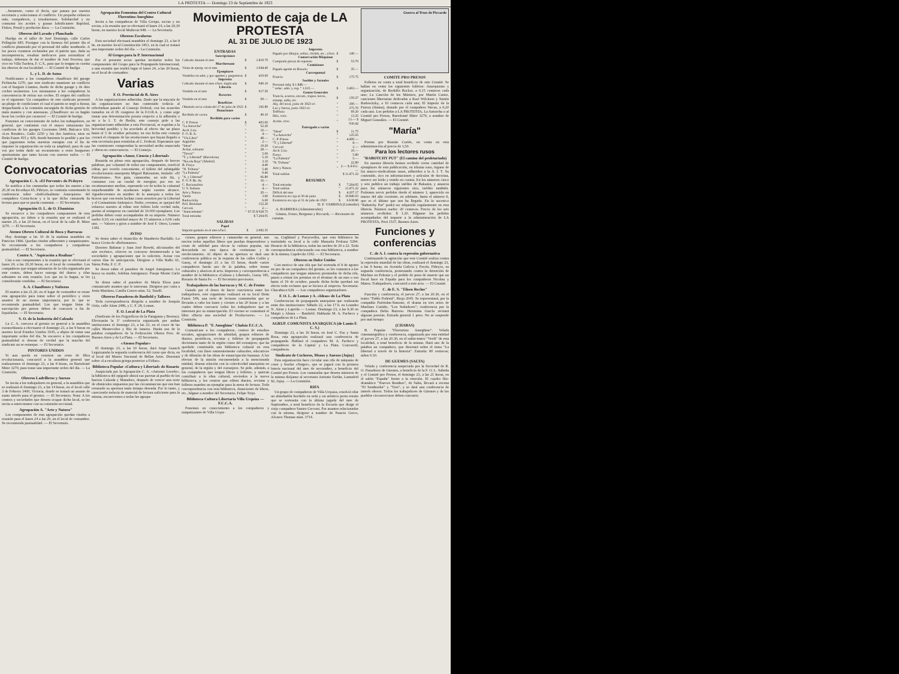LA PROTESTA — Domingo 23 de Septiembre de 1923
...bremente, como el decía, que pasara por nuestra secretaría y solucionara el conflicto. Un pequeño esfuerzo más, compañeros, y triunfaremos. Solidaridad y no consumir los aceites y grasas lubrificantes Rapidoil, Fiskes, Pensil y productos Itaca. — La Comisión.
Obreros del Lavado y Planchado
Huelga en el taller de José Domingo, calle Carlos Pellegrini 685. Prosigue con la firmeza del primer día el conflicto planteado por el personal del taller nombrado. A los pocos crumiros reclutados por el patrón que, dada su incompetencia, resultan ineficaces para normalizar el trabajo, debemos de dar el nombre de José Ferreira, que vive en Villa Turdera, F. C.S., para que lo tengan en cuenta los obreros de esa localidad. — El Comité de huelga.
L. y L. D. de Autos
Notificamos a los compañeros chauffeurs del garage Pichincha 1270, que este sindicato mantiene un conflicto con el burgués Comino, dueño de dicho garage y de diez coches taxímetros. Les insinuamos a los compañeros la conveniencia de retirar sus coches. El origen del conflicto es el siguiente: Un compañero de este sindicato presentó un pliego de condiciones el cual el patrón se negó a firmar, despachando a la comisión encargada de dicha gestión de mala manera y con amenazas. ¡Chauffeurs: no os hagáis lavar los coches por carneros! — El Comité de huelga.
Ponemos en conocimiento de todos los trabajadores, en general, que continúan con el mayor entusiasmo los conflictos de los garages Corrientes 3848, Balcarce 610, «Los Rosales», Gallo 2250 y los dos América, sitos en Deán Funes 455 y 429, donde haremos lo posible y por los que jugaremos todas nuestras energías con el fin de imponer la organización en toda su amplitud, para de una vez por todas darle un escarmiento a estos burgueses oportunistas que tanto lucran con nuestro sudor. — El Comité de huelga.
Convocatorias
Agrupación C. A. «El Porvenir» de Pi-ñeyro
Se notifica a los camaradas que todos los martes a las 20,30 en Itivaduya 65, Piñeyro, se continúa comentando la conferencia sobre «Individualismo Anarquista» del compañero Costa-Iscar y a la que dicho camarada da lectura para que se pueda comentar. — El Secretario.
Agrupación O. L. de O. Ebanistas
Se encarece a los compañeros componentes de esta agrupación, no falten a la reunión que se realizará el martes 25, a las 20 horas, en el local de la calle B. Mitre 3270. — El Secretario.
Ateneo Obrero Cultural de Boca y Barracas
Hoy domingo a las 10 de la mañana asamblea en Patricios 1866. Quedan citados adherentes y simpatizantes. Se recomienda a los compañeros y compañeras puntualidad. — El Secretario.
Centro A. "Aspiración a Realizar"
Cita a sus componentes a la reunión que se efectuará el lunes 24, a las 20,30 horas, en el local de costumbre. Los compañeros que tengan talonarios de la rifa organizada por este centro, deben hacer entrega del dinero y rifas sobrantes en esta reunión. Los que no lo hagan, se les considerarán vendidas. — El Secretario.
A. A. Chauffeurs y Nafteros
El martes a las 21,30, en el lugar de costumbre se reune esta agrupación para tratar sobre el periódico y otros asuntos de no menos importancia, por lo que se recomienda puntualidad. Los que tengan listas de suscripción pro presos deben de concurrir a fin de liquidarlas. — El Secretario.
S. O. de la Industria del Calzado
La C. A. convoca al gremio en general a la asamblea extraordinaria a efectuarse el domingo 23, a las 9 horas en nuestro local Estados Unidos 3545, a objeto de tratar una importante orden del día. Se encarece a los compañeros puntualidad si desean de verdad que la marcha del sindicato no se estanque. — El Secretario.
PINTORES UNIDOS
Si aun queda en vosotros un resto de fibra revolucionaria, concurrid a la asamblea general que realizaremos el domingo 23, a las 8 horas, en Bartolomé Mitre 3270, para tratar una importante orden del día. — La Comisión.
Obreros Ladrilleros y Anexos
Se invita a los trabajadores en general, a la asamblea que se realizará el domingo 23, a las 14 horas, en el local calle 3 de Febrero 3400, Victoria, donde se tratará un asunto de sumo interés para el gremio. — El Secretario. Nota: A los centros y sociedades que deseen ocupar dicho local, se les invita a entrevistarse con su comisión seccional.
Agrupación A. "Arte y Natura"
Los componentes de esta agrupación quedan citados a reunión para el lunes 24 a las 20, en el local de costumbre. Se recomienda puntualidad. — El Secretario.
Agrupación Femenina del Centro Cultural Florentino Ameghino
Invita a las compañeras de Villa Crespo, socias y no socias, a la reunión que se efectuará el lunes 24, a las 20,30 horas, en nuestro local Muñecas 948. — La Secretaría.
Obreros Escoberos
Esta sociedad efectuará asamblea el domingo 23, a las 8 hs. en nuestro local Constitución 3451, en la cual se tratará una importante orden del día. — La Comisión.
Al Grupo para la P. Internacional
Por el presente aviso quedan invitados todos los componentes del Grupo para la Propaganda Internacional, a una reunión que tendrá lugar el lunes 24, a las 20 horas, en el local de costumbre.
Varias
F. O. Provincial de B. Aires
A las organizaciones adheridas. Dado que la mayoría de las organizaciones no han contestado todavía al referéndum pasado al Consejo Federal, con los acuerdos tomados en el IX congreso de la F.O.R.A. y como urge tomar una determinación pronta respecto a la adhesión o no a la I. T. de Berlín, este consejo pide a las organizaciones adheridas a esta Provincial, se expidan a la brevedad posible; y ha acordado al efecto dar un plazo hasta el 5 de octubre próximo; en esa fecha este consejo cerrará el cómputo de las resoluciones que hayan llegado a esta secretaría para remitirlas al C. Federal. Esperamos que las comisiones comprendan la necesidad arriba enunciada y obren en consecuencia. — El Consejo.
Agrupación «Amor, Ciencia y Libertad»
Reunida en pleno esta agrupación, después de breves palabras, por voluntad de todos sus componentes, resolvió editar, por creerlo conveniente, el folleto del infatigable revolucionario anarquista Miguel Bakounine, titulado: «El Patriotismo». Nos guía, camaradas, un solo fin, y contamos con un caudal de energías; por eso no escatimaremos medios, esperando ver de todos la voluntad inquebrantable de ayudarnos según vuestro alcance. Agradeceremos en nombre de la anarquía a todos los bravos que con tesón luchan como nosotros por la Libertad y el Comunismo Anárquico. Nadie, creemos, se quejará del esfuerzo nuestro al editar este folleto lodo verdad ruda, puesto al reimpreso en cantidad de 10.000 ejemplares. Los pedidos deben venir acompañados de su importe. Número suelto 0,10; en cantidad mayor de 15 números a 0,06 cada uno. — Valores y giros a nombre de José F. Otero, Leones 1382.
AVISO
Se desea saber el domicilio de Humberto Bardallo. Lo busca Civita de «Reformarse».
Doroteo Baltasar y Juan José Rosetti, aficionados del arte escénico, ofrecen su concurso desinteresado a las sociedades y agrupaciones que lo soliciten. Avisar con varios días de anticipación. Dirigirse a Villa Raffo 61, Sáenz Peña, F. C. P.
Se desea saber el paradero de Angel Antognazzi. Lo busca su madre, Adelina Antognazzi. Pasaje Monte Carlo 11.
Se desea saber el paradero de María Elroa para comunicarle asuntos que le interesan. Dirigirse por carta a Jesús Martínez, Casilla Correo núm. 52, Tandil.
Obreros Panaderos de Banfield y Talleres
Toda correspondencia dirigirla a nombre de Joaquín Ortiz, calle Alem 2486, y C. F. 28, Lomas.
F. O. Local de La Plata
(Sindicato de los Frigoríficos de la Patagonia y Berisso). Efectuarán la 3ª conferencia organizada por ambas instituciones el domingo 23, a las 23, en el cruce de las calles Montevideo y Río de Janeiro. Harán uso de la palabra compañeros de la Federación Obrera Prov. de Buenos Aires y de La Plata. — El Secretario.
«Ateneo Popular»
El domingo 23, a las 10 horas, dará Jorge Guasch Leguizamón la segunda conferencia del curso que dicta, en el local del Museo Nacional de Bellas Artes. Disertará sobre «La escultura griega posterior a Fidias».
Biblioteca Popular «Cultura y Libertad» de Rosario
Auspiciada por la Agrupación C. A. «Antonio Loredo», la biblioteca del epígrafe abrirá sus puertas al pueblo de los barrios Calzada y Matadero, después de vencer una serie de obstáculos impuestos por las circunstancias que nos han retrasado su apertura tanto tiempo deseada. Por lo tanto, y careciendo todavía de material de lectura suficiente para la misma, encarecemos a todas las agrupa-
Movimiento de caja de LA PROTESTA
AL 31 DE JULIO DE 1923
ENTRADAS
| Suscripciones | | |
| --- | --- | --- |
| Cobrado durante el mes | $ | 1.819.70 |
| Marchessano | | |
| Venta de ejemp. en el mes | $ | 1.944.40 |
| Ejemplares | | |
| Vendidos en adm. y por agentes y paqueteros | $ | 419.60 |
| Imprenta | | |
| Cobrado durante el mes s/fact. duplicada | $ | 949.10 |
| Librería | | |
| Vendido en el mes | $ | 917.50 |
| Recortes | | |
| Vendido en el mes | $ | 69.— |
| Beneficios | | |
| Obtenido en la velada del 17 de julio de 1923 | $ | 166.80 |
| Donaciones | | |
| Recibido de varios | $ | 49.10 |
| Recibido para varios | | |
| C. P. Presos | $ | 403.60 |
| "La Antorcha" | " | 52.20 |
| Arch. Lrio. | " | 16.— |
| F. O. R. A. | " | 4.— |
| "Vía Libre" | " | 48.— |
| Argüelles | " | 2.— |
| "Ideas" | " | 19.20 |
| Avilas, sobrante | " | 28.— |
| "Tierra!" | " | 5.60 |
| "T. y Libertad" (Barcelona) | " | 5.10 |
| "Novela Roja" (Madrid) | " | 3.10 |
| B. Fueyo | " | 4.40 |
| "N. Tribuna" | " | 5.40 |
| "La Palestra" | " | 9.40 |
| "A. y Libertad" | " | 66.80 |
| F. O. P. Bs. As. | " | 16.— |
| C. Racionalista | " | 4.— |
| U. S. Italiana | " | 4.— |
| Arte y Natura | " | 20.— |
| Varela | " | 3.60 |
| Radowitzky | " | 6.60 |
| Poll. Berkman | " | 152.20 |
| Cervoni | " | 2.— |
| "Antecedentes" | " | 67.55 $ 928.75 |
| Total entradas | | $ 7.264.05 |
SALIDAS
| Papel | | |
| --- | --- | --- |
| Importe gastado en el mes s/fact. | $ | 2.082.35 |
| Imprenta | | |
| --- | --- | --- |
| Pagado por dibujos, sellos, clichés, etc., s/fact. | $ | 140.— |
| Conservación Máquinas | | |
| Comprado piezas de repuesto | $ | 53.70 |
| Comisiones | | |
| Pagado agente en Rosario | $ | 35.— |
| Corresponsal | | |
| Francia | $ | 175.75 |
| Sueldos y Jornales | | |
| Personal máq. $ 1.848.— | | |
| " redac. adm. y exp. " 1.615.— | $ | 3.463.— |
| Gastos Generales | | |
| Tranvía, acarreo, encom., trapos, keros., estamp. nafta, etc. | $ | 159.27 |
| Alq. del local, junio de 1923 s/r. | " | 300.— |
| Luz y fuerza, junio 1923 s/r. | " | 375.70 |
| Teléfono | " | 69.20 |
| Hilo, s/rec. | " | 13.25 |
| Aceite, s/rec. | " | 13.— $ 930.42 |
| Entregado a varios | | |
| "Ideas" | $ | 11.75 |
| "La Antorcha" | " | 125.65 |
| C. P. Presos | " | 4.400.— |
| "T. y Libertad" | " | 8.— |
| Cervoni | " | 2.— |
| Arch. Lrio. | " | 10.— |
| Fueyo | " | 5.80 |
| "La Palestra" | " | 5.— |
| "N. Tribuna" | " | 22.80 |
| Arte y Natura | " | 2.— $ 4.611.— |
| Total salidas | | $ 11.471.22 |
RESUMEN
| Total entradas | $ | 7.264.05 |
| Total salidas | " | 11.471.22 |
| Déficit del mes | $ | 4.207.17 |
| Existencia en caja al 30 de junio | $ | 10.846.03 |
| Existencia en caja al 31 de julio de 1923 | $ | 6.638.86 |
D. F. VARRINA (Contador)
A. BARRERA (Administrador)
Gómez, Freire, Bergonzi y Riccardi, — Revisores de cuentas.
ciones, grupos editores y camaradas en general, nos envíen todos aquellos libros que puedan desprenderse y crean de utilidad para elevar la cultura popular, tan descuidada en esta época de cretinismo y de envilecimiento. Al objeto de su apertura se dará una conferencia pública en la esquina de las calles Colón y Garay, el domingo 23 a las 15 horas, donde varios compañeros harán uso de la palabra, sobre temas culturales y alusivos al acto. Impresos y correspondencia a nombre de la biblioteca «Cultura y Libertad», Garay 185, Rosario de Santa Fe. — El Secretario provisorio.
Trabajadores de las barracas y M. C. de Frutos
Guiado por el deseo de hacer conciencia entre los trabajadores, este organismo realizará en su local Deán Funes 549, una serie de lecturas comentadas que se llevarán a cabo los lunes y viernes a las 20 horas y a las cuales deben concurrir todos los trabajadores que se interesen por su emancipación. El viernes se comentará el libro «Hacia una sociedad de Productores». — La Comisión.
Biblioteca P. "F. Ameghino" Chabás F.C.C.A.
Comunícase a los compañeros, centros de estudios sociales, agrupaciones de afinidad, grupos editores de diarios, periódicos, revistas y folletos de propaganda doctrinaria tanto de la región como del extranjero, que ha quedado constituída una biblioteca cultural en esta localidad, con fines eminentemente culturales, educativos y de difusión de las ideas de emancipación humana. A los efectos de la misión encomendada a la mencionada entidad, desean relación con la colectividad anarquista en general, de la región y del extranjero. Se pide, además, a los compañeros que tengan libros y folletos, y quieran contribuir a la obra cultural, envíenlos a la nueva biblioteca, y los centros que editen diarios, revistas y folletos manden un ejemplar para la mesa de lectura. Toda correspondencia con esta biblioteca, donaciones de libros, etc., hágase a nombre del Secretario, Felipe Trejo.
Biblioteca Cultura Libertaria Villa Urquiza — F.C.C.A.
Ponemos en conocimiento a los compañeros y simpatizantes de Villa Urqui-
za, Coghland y Pueyrredón, que esta biblioteca ha trasladado su local a la calle Manuela Pedraza 5294. Horario de la biblioteca, todas las noches de 20 a 22. Toda correspondencia relacionada con esta biblioteca, a nombre de la misma, Capdevila 3192. — El Secretario.
Obreros en Dulce Unidos
Con motivo de una rifa que fué sorteada el 9 de agosto en pro de un compañero del gremio, se les comunica a los compañeros que tengan números premiados de dicha rifa, pasen a retirar los premios en el término de un mes o sea hasta el 19 de octubre, pasada dicha fecha quedará sin efecto todo reclamo que se hiciera al respecto. Secretaría: Chacabuco 629. — Los compañeros organizadores.
F. O. L. de Lomas y A. «Ideas» de La Plata
Conferencias de propaganda anarquista que realizarán estas dos instituciones: Sábado 22, a las 17 h. en Leandro N. Alem y Laprida — Lomas. Domingo 23, a las 9,30 en Maipú y Alsina — Banfield. Hablarán M. A. Pacheco y compañeros de La Plata.
AGRUP. COMUNISTA ANARQUICA (de Lanús F. C. S.)
Domingo 23, a las 16 horas, en José C. Paz y Santa Rosa, esta agrupación realizará una conferencia de propaganda. Hablará el compañero M. A. Pacheco y compañeros de la Capital y La Plata. Concurrid, compañeros.
Sindicato de Cocheros, Mozos y Anexos (Jujuy)
Esta organización hace circular una rifa de máquina de coser y bordar «Singer», que se jugará con la primera lotería nacional del mes de noviembre, a beneficio del Comité pro Presos. Los camaradas que deseen números de la misma diríjanse al secretario Antonio Farfán, Lamadrid 92, Jujuy. — La Comisión.
RIFA
Un grupo de compañeros de Villa Urquiza, resolvió rifar un almohadón bordado en seda y un artístico porta retrato que se sortearán con la última jugada del mes de Septiembre, a total beneficio de la Escuela que dirige el viejo compañero Santos Cervoni. Por asuntos relacionados con la misma, dirigirse a nombre de Nuncio Greco, Alvarez Thomas núm. 3714.
Guerra al Trust de Piccardo
COMITE PRO PRESOS
Folletos en venta a total beneficio de este Comité. Se hallan en venta los siguientes folletos: Anarquismo y organización, de Rodolfo Rocker, a 0,15 centavos cada uno; La Canción de los Mártires, por Martín Castro, canciones libertarias dedicadas a Kurt Wilckens y Simón Radowitzky, a 10 centavos cada una; El Imperio de la Fuerza (drama), donado por el compañero Navas, a 0,20 cada uno. Los pedidos a LA PROTESTA, La Antorcha o al Comité pro Presos, Bartolomé Mitre 3270, a nombre de Miguel González. — El Comité.
"María"
Poema por Román Cortés, en venta en esta administración al precio de 1,50.
Para los lectores rusos
"RABOTCHY PUT" (El camino del proletariado)
En nuestra librería hemos recibido cierta cantidad de ejemplares de esta publicación, en idioma ruso, órgano de los anarco-sindicalistas rusos, adheridos a la A. I. T. Su contenido, rico en informaciones y artículos de doctrina, merece ser leído y tenido en cuenta. En los números cinco y seis publica un trabajo inédito de Bakunin, y anuncia para los números siguientes otro, inédito también. Podemos servir pedidos desde el número 1, aparecido en marzo del año corriente, en adelante, hasta el número 6, que es el último que nos ha llegado. En lo sucesivo "Rabotchy Put" podrá ser adquirido regularmente en esta librería. Número suelto: 20 centavos. Precio de los seis números recibidos: $ 1.20. Háganse los pedidos acompañados del importe a la administración de LA PROTESTA, Perú 1537, Buenos Aires.
Funciones y conferencias
C. de A. I. contra la represión gubernativa
Continuando la agitación que este Comité realiza contra la represión mundial de las ideas, realizará el domingo 23, a las 9 horas, en Avenida Galicia y Pavón, Piñeyro, su segunda conferencia, protestando contra la detención de Machno en Polonia y el pedido de pena de muerte que un fiscal hace en España para los compañeros Nicolau y Mateu. Trabajadores, concurrid a este acto. — El Comité.
C. de E. S. "Eliseo Reclus"
Función y conferencia, el jueves 27, a las 20.30, en el teatro "Pablo Podestá", Rioja 2045. Se representará, por la compañía Puértolas-Sassone, el drama en tres actos de Martínez Cuitiño, "Los Soñadores"; conferencia por la compañera Delia Barroso. Herminia García recitará algunas poesías. Entrada general 1 peso. No se suspende por mal tiempo.
(CHABAS)
B. Popular "Florentino Ameghino". Velada cinematográfica y conferencia, organizada por esta entidad el jueves 27, a las 20.30, en el salón-teatro "Verdi" de esta localidad, a total beneficio de la misma. Hará uso de la palabra un compañero, que disertará sobre el tema "La libertad a través de la historia". Entrada: 80 centavos; niños 0.30.
DE GUEMES (SALTA)
Velada y conferencia auspiciada por la Sociedad de R. O. Panaderos de Güemes, a beneficio de la F. O. L. Salteña y el Comité pro Presos, el domingo 23, a las 21 horas, en el salón "España" frente a la estación. El cuadro filo-dramático "Nuevos Rumbos", de Salta, llevará a escena "El Sembrador" y "Tres", y se dará una conferencia de interés obrero. Todos los trabajadores de Güemes y de los pueblos circunvecinos deben concurrir.